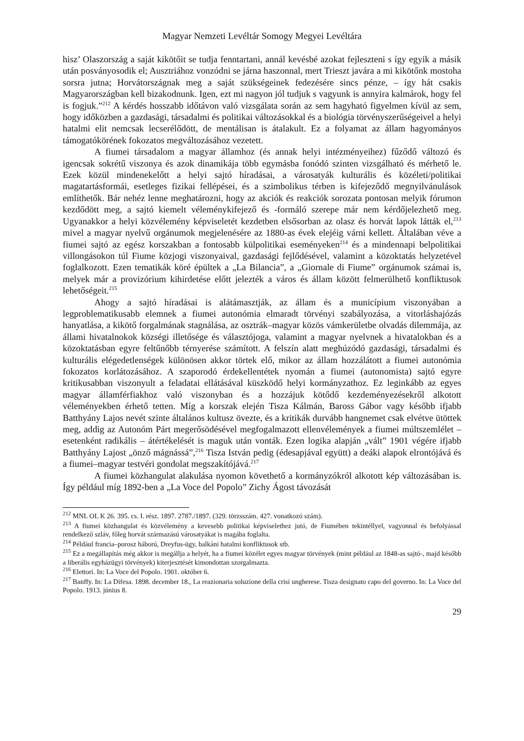Magyar Nemzeti Levéltár Somogy Megyei Levéltára
hisz’ Olaszország a saját kikötőit se tudja fenntartani, annál kevésbé azokat fejleszteni s így egyik a másik után posványosodik el; Ausztriához vonzódni se járna haszonnal, mert Trieszt javára a mi kikötőnk mostoha sorsra jutna; Horvátországnak meg a saját szükségeinek fedezésére sincs pénze, – így hát csakis Magyarországban kell bizakodnunk. Igen, ezt mi nagyon jól tudjuk s vagyunk is annyira kalmárok, hogy fel is fogjuk.”<sup>212</sup> A kérdés hosszabb időtávon való vizsgálata során az sem hagyható figyelmen kívül az sem, hogy időközben a gazdasági, társadalmi és politikai változásokkal és a biológia törvényszerűségeivel a helyi hatalmi elit nemcsak lecserélődött, de mentálisan is átalakult. Ez a folyamat az állam hagyományos támogatókörének fokozatos megváltozásához vezetett.
A fiumei társadalom a magyar államhoz (és annak helyi intézményeihez) fűződő változó és igencsak sokrétű viszonya és azok dinamikája több egymásba fonódó szinten vizsgálható és mérhető le. Ezek közül mindenekelőtt a helyi sajtó híradásai, a városatyák kulturális és közéleti/politikai magatartásformái, esetleges fizikai fellépései, és a szimbolikus térben is kifejeződő megnyilvánulások említhetők. Bár nehéz lenne meghatározni, hogy az akciók és reakciók sorozata pontosan melyik fórumon kezdődött meg, a sajtó kiemelt véleménykifejező és -formáló szerepe már nem kérdőjelezhető meg. Ugyanakkor a helyi közvélemény képviseletét kezdetben elsősorban az olasz és horvát lapok látták el,<sup>213</sup> mivel a magyar nyelvű orgánumok megjelenésére az 1880-as évek elejéig várni kellett. Általában véve a fiumei sajtó az egész korszakban a fontosabb külpolitikai eseményeken<sup>214</sup> és a mindennapi belpolitikai villongásokon túl Fiume közjogi viszonyaival, gazdasági fejlődésével, valamint a közoktatás helyzetével foglalkozott. Ezen tematikák köré épültek a „La Bilancia”, a „Giornale di Fiume” orgánumok számai is, melyek már a provizórium kihirdetése előtt jelezték a város és állam között felmerülhető konfliktusok lehetőségeit.<sup>215</sup>
Ahogy a sajtó híradásai is alátámasztják, az állam és a municípium viszonyában a legproblematikusabb elemnek a fiumei autonómia elmaradt törvényi szabályozása, a vitorláshajózás hanyatlása, a kikötő forgalmának stagnálása, az osztrák–magyar közös vámkerületbe olvadás dilemmája, az állami hivatalnokok községi illetősége és választójoga, valamint a magyar nyelvnek a hivatalokban és a közoktatásban egyre feltűnőbb térnyerése számított. A felszín alatt meghúzódó gazdasági, társadalmi és kulturális elégedetlenségek különösen akkor törtek elő, mikor az állam hozzálátott a fiumei autonómia fokozatos korlátozásához. A szaporodó érdekellentétek nyomán a fiumei (autonomista) sajtó egyre kritikusabban viszonyult a feladatai ellátásával küszködő helyi kormányzathoz. Ez leginkább az egyes magyar államférfiakhoz való viszonyban és a hozzájuk kötődő kezdeményezésekről alkotott véleményekben érhető tetten. Míg a korszak elején Tisza Kálmán, Baross Gábor vagy később ifjabb Batthyány Lajos nevét szinte általános kultusz övezte, és a kritikák durvább hangnemet csak elvétve ütöttek meg, addig az Autonóm Párt megerősödésével megfogalmazott ellenvélemények a fiumei múltszemlélet – esetenként radikális – átértékelését is maguk után vonták. Ezen logika alapján „vált” 1901 végére ifjabb Batthyány Lajost „önző mágnássá”,<sup>216</sup> Tisza István pedig (édesapjával együtt) a deáki alapok elrontójává és a fiumei–magyar testvéri gondolat megszakítójává.<sup>217</sup>
A fiumei közhangulat alakulása nyomon követhető a kormányzókról alkotott kép változásában is. Így például míg 1892-ben a „La Voce del Popolo” Zichy Ágost távozását
<sup>212</sup> MNL OL K 26. 395. cs. I. rész. 1897. 2787./1897. (329. törzsszám. 427. vonatkozó szám).
<sup>213</sup> A fiumei közhangulat és közvélemény a kevesebb politikai képviselethez jutó, de Fiumében tekintéllyel, vagyonnal és befolyással rendelkező szláv, főleg horvát származású városatyákat is magába foglalta.
<sup>214</sup> Például francia–porosz háború, Dreyfus-ügy, balkáni hatalmi konfliktusok stb.
<sup>215</sup> Ez a megállapítás még akkor is megállja a helyét, ha a fiumei közélet egyes magyar törvények (mint például az 1848-as sajtó-, majd később a liberális egyházügyi törvények) kiterjesztését kimondottan szorgalmazta.
<sup>216</sup> Elettori. In: La Voce del Popolo. 1901. október 6.
<sup>217</sup> Banffy. In: La Difesa. 1898. december 18., La reazionaria soluzione della crisi ungherese. Tisza designato capo del governo. In: La Voce del Popolo. 1913. június 8.
29